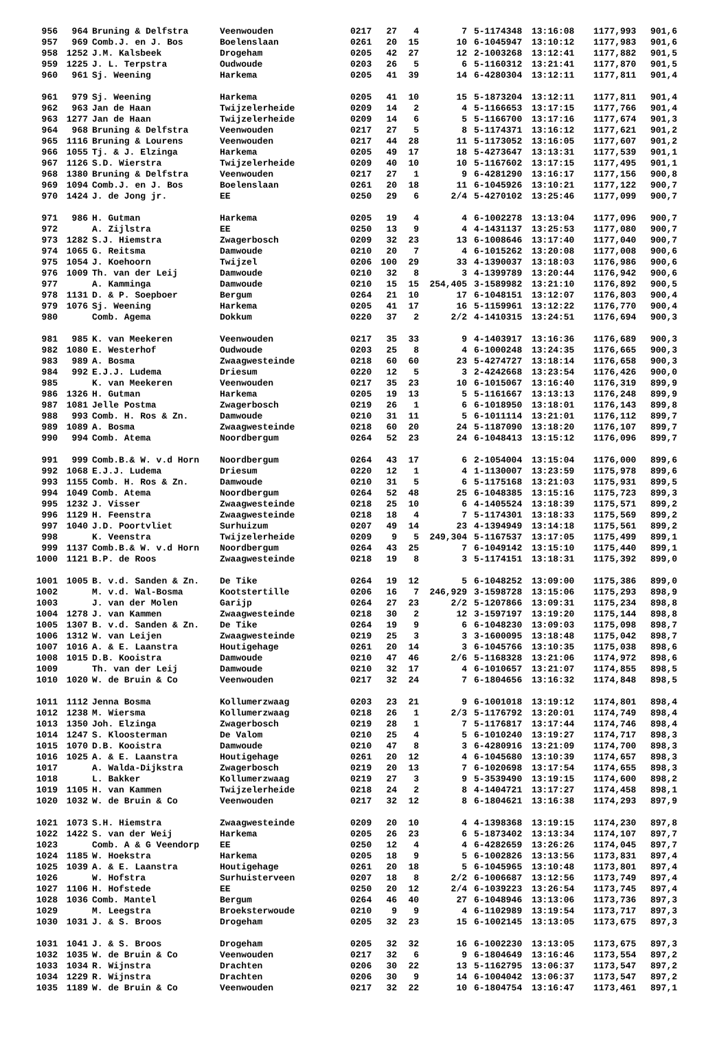| 956 | 964 | Bruning & Delfstra | Veenwouden | 0217 | 27 | 4 | 7 | 5-1174348 | 13:16:08 | 1177,993 | 901,6 |
| 957 | 969 | Comb.J. en J. Bos | Boelenslaan | 0261 | 20 | 15 | 10 | 6-1045947 | 13:10:12 | 1177,983 | 901,6 |
| 958 | 1252 | J.M. Kalsbeek | Drogeham | 0205 | 42 | 27 | 12 | 2-1003268 | 13:12:41 | 1177,882 | 901,5 |
| 959 | 1225 | J. L. Terpstra | Oudwoude | 0203 | 26 | 5 | 6 | 5-1160312 | 13:21:41 | 1177,870 | 901,5 |
| 960 | 961 | Sj. Weening | Harkema | 0205 | 41 | 39 | 14 | 6-4280304 | 13:12:11 | 1177,811 | 901,4 |
| 961 | 979 | Sj. Weening | Harkema | 0205 | 41 | 10 | 15 | 5-1873204 | 13:12:11 | 1177,811 | 901,4 |
| 962 | 963 | Jan de Haan | Twijzelerheide | 0209 | 14 | 2 | 4 | 5-1166653 | 13:17:15 | 1177,766 | 901,4 |
| 963 | 1277 | Jan de Haan | Twijzelerheide | 0209 | 14 | 6 | 5 | 5-1166700 | 13:17:16 | 1177,674 | 901,3 |
| 964 | 968 | Bruning & Delfstra | Veenwouden | 0217 | 27 | 5 | 8 | 5-1174371 | 13:16:12 | 1177,621 | 901,2 |
| 965 | 1116 | Bruning & Lourens | Veenwouden | 0217 | 44 | 28 | 11 | 5-1173052 | 13:16:05 | 1177,607 | 901,2 |
| 966 | 1055 | Tj. & J. Elzinga | Harkema | 0205 | 49 | 17 | 18 | 5-4273647 | 13:13:31 | 1177,539 | 901,1 |
| 967 | 1126 | S.D. Wierstra | Twijzelerheide | 0209 | 40 | 10 | 10 | 5-1167602 | 13:17:15 | 1177,495 | 901,1 |
| 968 | 1380 | Bruning & Delfstra | Veenwouden | 0217 | 27 | 1 | 9 | 6-4281290 | 13:16:17 | 1177,156 | 900,8 |
| 969 | 1094 | Comb.J. en J. Bos | Boelenslaan | 0261 | 20 | 18 | 11 | 6-1045926 | 13:10:21 | 1177,122 | 900,7 |
| 970 | 1424 | J. de Jong jr. | EE | 0250 | 29 | 6 | 2/4 | 5-4270102 | 13:25:46 | 1177,099 | 900,7 |
| 971 | 986 | H. Gutman | Harkema | 0205 | 19 | 4 | 4 | 6-1002278 | 13:13:04 | 1177,096 | 900,7 |
| 972 | | A. Zijlstra | EE | 0250 | 13 | 9 | 4 | 4-1431137 | 13:25:53 | 1177,080 | 900,7 |
| 973 | 1282 | S.J. Hiemstra | Zwagerbosch | 0209 | 32 | 23 | 13 | 6-1008646 | 13:17:40 | 1177,040 | 900,7 |
| 974 | 1065 | G. Reitsma | Damwoude | 0210 | 20 | 7 | 4 | 6-1015262 | 13:20:08 | 1177,008 | 900,6 |
| 975 | 1054 | J. Koehoorn | Twijzel | 0206 | 100 | 29 | 33 | 4-1390037 | 13:18:03 | 1176,986 | 900,6 |
| 976 | 1009 | Th. van der Leij | Damwoude | 0210 | 32 | 8 | 3 | 4-1399789 | 13:20:44 | 1176,942 | 900,6 |
| 977 | | A. Kamminga | Damwoude | 0210 | 15 | 15 | 254,405 | 3-1589982 | 13:21:10 | 1176,892 | 900,5 |
| 978 | 1131 | D. & P. Soepboer | Bergum | 0264 | 21 | 10 | 17 | 6-1048151 | 13:12:07 | 1176,803 | 900,4 |
| 979 | 1076 | Sj. Weening | Harkema | 0205 | 41 | 17 | 16 | 5-1159961 | 13:12:22 | 1176,770 | 900,4 |
| 980 | | Comb. Agema | Dokkum | 0220 | 37 | 2 | 2/2 | 4-1410315 | 13:24:51 | 1176,694 | 900,3 |
| 981 | 985 | K. van Meekeren | Veenwouden | 0217 | 35 | 33 | 9 | 4-1403917 | 13:16:36 | 1176,689 | 900,3 |
| 982 | 1080 | E. Westerhof | Oudwoude | 0203 | 25 | 8 | 4 | 6-1000248 | 13:24:35 | 1176,665 | 900,3 |
| 983 | 989 | A. Bosma | Zwaagwesteinde | 0218 | 60 | 60 | 23 | 5-4274727 | 13:18:14 | 1176,658 | 900,3 |
| 984 | 992 | E.J.J. Ludema | Driesum | 0220 | 12 | 5 | 3 | 2-4242668 | 13:23:54 | 1176,426 | 900,0 |
| 985 | | K. van Meekeren | Veenwouden | 0217 | 35 | 23 | 10 | 6-1015067 | 13:16:40 | 1176,319 | 899,9 |
| 986 | 1326 | H. Gutman | Harkema | 0205 | 19 | 13 | 5 | 5-1161667 | 13:13:13 | 1176,248 | 899,9 |
| 987 | 1081 | Jelle Postma | Zwagerbosch | 0219 | 26 | 1 | 6 | 6-1018950 | 13:18:01 | 1176,143 | 899,8 |
| 988 | 993 | Comb. H. Ros & Zn. | Damwoude | 0210 | 31 | 11 | 5 | 6-1011114 | 13:21:01 | 1176,112 | 899,7 |
| 989 | 1089 | A. Bosma | Zwaagwesteinde | 0218 | 60 | 20 | 24 | 5-1187090 | 13:18:20 | 1176,107 | 899,7 |
| 990 | 994 | Comb. Atema | Noordbergum | 0264 | 52 | 23 | 24 | 6-1048413 | 13:15:12 | 1176,096 | 899,7 |
| 991 | 999 | Comb.B.& W. v.d Horn | Noordbergum | 0264 | 43 | 17 | 6 | 2-1054004 | 13:15:04 | 1176,000 | 899,6 |
| 992 | 1068 | E.J.J. Ludema | Driesum | 0220 | 12 | 1 | 4 | 1-1130007 | 13:23:59 | 1175,978 | 899,6 |
| 993 | 1155 | Comb. H. Ros & Zn. | Damwoude | 0210 | 31 | 5 | 6 | 5-1175168 | 13:21:03 | 1175,931 | 899,5 |
| 994 | 1049 | Comb. Atema | Noordbergum | 0264 | 52 | 48 | 25 | 6-1048385 | 13:15:16 | 1175,723 | 899,3 |
| 995 | 1232 | J. Visser | Zwaagwesteinde | 0218 | 25 | 10 | 6 | 4-1405524 | 13:18:39 | 1175,571 | 899,2 |
| 996 | 1129 | H. Feenstra | Zwaagwesteinde | 0218 | 18 | 4 | 7 | 5-1174301 | 13:18:33 | 1175,569 | 899,2 |
| 997 | 1040 | J.D. Poortvliet | Surhuizum | 0207 | 49 | 14 | 23 | 4-1394949 | 13:14:18 | 1175,561 | 899,2 |
| 998 | | K. Veenstra | Twijzelerheide | 0209 | 9 | 5 | 249,304 | 5-1167537 | 13:17:05 | 1175,499 | 899,1 |
| 999 | 1137 | Comb.B.& W. v.d Horn | Noordbergum | 0264 | 43 | 25 | 7 | 6-1049142 | 13:15:10 | 1175,440 | 899,1 |
| 1000 | 1121 | B.P. de Roos | Zwaagwesteinde | 0218 | 19 | 8 | 3 | 5-1174151 | 13:18:31 | 1175,392 | 899,0 |
| 1001 | 1005 | B. v.d. Sanden & Zn. | De Tike | 0264 | 19 | 12 | 5 | 6-1048252 | 13:09:00 | 1175,386 | 899,0 |
| 1002 | | M. v.d. Wal-Bosma | Kootstertille | 0206 | 16 | 7 | 246,929 | 3-1598728 | 13:15:06 | 1175,293 | 898,9 |
| 1003 | | J. van der Molen | Garijp | 0264 | 27 | 23 | 2/2 | 5-1207866 | 13:09:31 | 1175,234 | 898,8 |
| 1004 | 1278 | J. van Kammen | Zwaagwesteinde | 0218 | 30 | 2 | 12 | 3-1597197 | 13:19:20 | 1175,144 | 898,8 |
| 1005 | 1307 | B. v.d. Sanden & Zn. | De Tike | 0264 | 19 | 9 | 6 | 6-1048230 | 13:09:03 | 1175,098 | 898,7 |
| 1006 | 1312 | W. van Leijen | Zwaagwesteinde | 0219 | 25 | 3 | 3 | 3-1600095 | 13:18:48 | 1175,042 | 898,7 |
| 1007 | 1016 | A. & E. Laanstra | Houtigehage | 0261 | 20 | 14 | 3 | 6-1045766 | 13:10:35 | 1175,038 | 898,6 |
| 1008 | 1015 | D.B. Kooistra | Damwoude | 0210 | 47 | 46 | 2/6 | 5-1168328 | 13:21:06 | 1174,972 | 898,6 |
| 1009 | | Th. van der Leij | Damwoude | 0210 | 32 | 17 | 4 | 6-1010657 | 13:21:07 | 1174,855 | 898,5 |
| 1010 | 1020 | W. de Bruin & Co | Veenwouden | 0217 | 32 | 24 | 7 | 6-1804656 | 13:16:32 | 1174,848 | 898,5 |
| 1011 | 1112 | Jenna Bosma | Kollumerzwaag | 0203 | 23 | 21 | 9 | 6-1001018 | 13:19:12 | 1174,801 | 898,4 |
| 1012 | 1238 | M. Wiersma | Kollumerzwaag | 0218 | 26 | 1 | 2/3 | 5-1176792 | 13:20:01 | 1174,749 | 898,4 |
| 1013 | 1350 | Joh. Elzinga | Zwagerbosch | 0219 | 28 | 1 | 7 | 5-1176817 | 13:17:44 | 1174,746 | 898,4 |
| 1014 | 1247 | S. Kloosterman | De Valom | 0210 | 25 | 4 | 5 | 6-1010240 | 13:19:27 | 1174,717 | 898,3 |
| 1015 | 1070 | D.B. Kooistra | Damwoude | 0210 | 47 | 8 | 3 | 6-4280916 | 13:21:09 | 1174,700 | 898,3 |
| 1016 | 1025 | A. & E. Laanstra | Houtigehage | 0261 | 20 | 12 | 4 | 6-1045680 | 13:10:39 | 1174,657 | 898,3 |
| 1017 | | A. Walda-Dijkstra | Zwagerbosch | 0219 | 20 | 13 | 7 | 6-1020698 | 13:17:54 | 1174,655 | 898,3 |
| 1018 | | L. Bakker | Kollumerzwaag | 0219 | 27 | 3 | 9 | 5-3539490 | 13:19:15 | 1174,600 | 898,2 |
| 1019 | 1105 | H. van Kammen | Twijzelerheide | 0218 | 24 | 2 | 8 | 4-1404721 | 13:17:27 | 1174,458 | 898,1 |
| 1020 | 1032 | W. de Bruin & Co | Veenwouden | 0217 | 32 | 12 | 8 | 6-1804621 | 13:16:38 | 1174,293 | 897,9 |
| 1021 | 1073 | S.H. Hiemstra | Zwaagwesteinde | 0209 | 20 | 10 | 4 | 4-1398368 | 13:19:15 | 1174,230 | 897,8 |
| 1022 | 1422 | S. van der Weij | Harkema | 0205 | 26 | 23 | 6 | 5-1873402 | 13:13:34 | 1174,107 | 897,7 |
| 1023 | | Comb. A & G Veendorp | EE | 0250 | 12 | 4 | 4 | 6-4282659 | 13:26:26 | 1174,045 | 897,7 |
| 1024 | 1185 | W. Hoekstra | Harkema | 0205 | 18 | 9 | 5 | 6-1002826 | 13:13:56 | 1173,831 | 897,4 |
| 1025 | 1039 | A. & E. Laanstra | Houtigehage | 0261 | 20 | 18 | 5 | 6-1045965 | 13:10:48 | 1173,801 | 897,4 |
| 1026 | | W. Hofstra | Surhuisterveen | 0207 | 18 | 8 | 2/2 | 6-1006687 | 13:12:56 | 1173,749 | 897,4 |
| 1027 | 1106 | H. Hofstede | EE | 0250 | 20 | 12 | 2/4 | 6-1039223 | 13:26:54 | 1173,745 | 897,4 |
| 1028 | 1036 | Comb. Mantel | Bergum | 0264 | 46 | 40 | 27 | 6-1048946 | 13:13:06 | 1173,736 | 897,3 |
| 1029 | | M. Leegstra | Broeksterwoude | 0210 | 9 | 9 | 4 | 6-1102989 | 13:19:54 | 1173,717 | 897,3 |
| 1030 | 1031 | J. & S. Broos | Drogeham | 0205 | 32 | 23 | 15 | 6-1002145 | 13:13:05 | 1173,675 | 897,3 |
| 1031 | 1041 | J. & S. Broos | Drogeham | 0205 | 32 | 32 | 16 | 6-1002230 | 13:13:05 | 1173,675 | 897,3 |
| 1032 | 1035 | W. de Bruin & Co | Veenwouden | 0217 | 32 | 6 | 9 | 6-1804649 | 13:16:46 | 1173,554 | 897,2 |
| 1033 | 1034 | R. Wijnstra | Drachten | 0206 | 30 | 22 | 13 | 5-1162795 | 13:06:37 | 1173,547 | 897,2 |
| 1034 | 1229 | R. Wijnstra | Drachten | 0206 | 30 | 9 | 14 | 6-1004042 | 13:06:37 | 1173,547 | 897,2 |
| 1035 | 1189 | W. de Bruin & Co | Veenwouden | 0217 | 32 | 22 | 10 | 6-1804754 | 13:16:47 | 1173,461 | 897,1 |